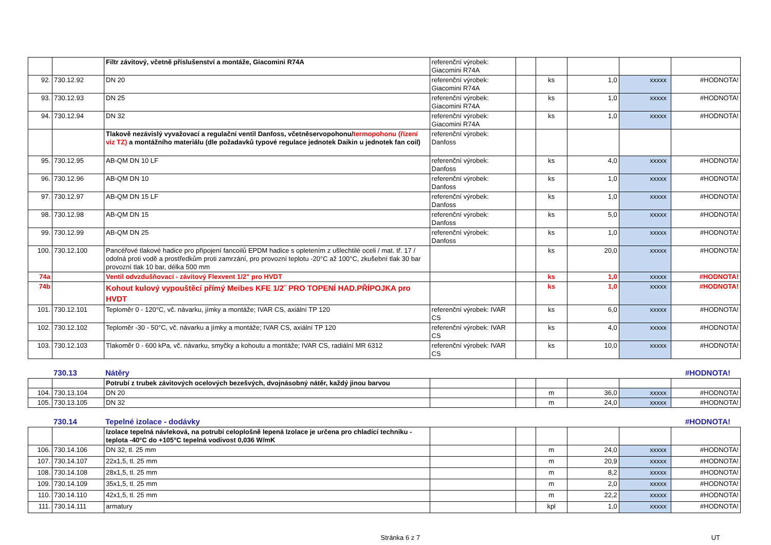| | | Filtr závitový, včetně příslušenství a montáže, Giacomini R74A | referenční výrobek: Giacomini R74A | | | | | |
| 92. | 730.12.92 | DN 20 | referenční výrobek: Giacomini R74A | | ks | 1,0 | xxxxx | #HODNOTA! |
| 93. | 730.12.93 | DN 25 | referenční výrobek: Giacomini R74A | | ks | 1,0 | xxxxx | #HODNOTA! |
| 94. | 730.12.94 | DN 32 | referenční výrobek: Giacomini R74A | | ks | 1,0 | xxxxx | #HODNOTA! |
| | | Tlakově nezávislý vyvažovací a regulační ventil Danfoss, včetněservopohonu/ termopohonu (řízení viz TZ) a montážního materiálu (dle požadavků typové regulace jednotek Daikin u jednotek fan coil) | referenční výrobek: Danfoss | | | | | |
| 95. | 730.12.95 | AB-QM DN 10 LF | referenční výrobek: Danfoss | | ks | 4,0 | xxxxx | #HODNOTA! |
| 96. | 730.12.96 | AB-QM DN 10 | referenční výrobek: Danfoss | | ks | 1,0 | xxxxx | #HODNOTA! |
| 97. | 730.12.97 | AB-QM DN 15 LF | referenční výrobek: Danfoss | | ks | 1,0 | xxxxx | #HODNOTA! |
| 98. | 730.12.98 | AB-QM DN 15 | referenční výrobek: Danfoss | | ks | 5,0 | xxxxx | #HODNOTA! |
| 99. | 730.12.99 | AB-QM DN 25 | referenční výrobek: Danfoss | | ks | 1,0 | xxxxx | #HODNOTA! |
| 100. | 730.12.100 | Pancéřové tlakové hadice pro připojení fancoilů EPDM hadice s opletením z ušlechtilé oceli / mat. tř. 17 / odolná proti vodě a prostředkům proti zamrzání, pro provozní teplotu -20°C až 100°C, zkušební tlak 30 bar provozní tlak 10 bar, délka 500 mm | | | ks | 20,0 | xxxxx | #HODNOTA! |
| 74a | | Ventil odvzdušňovací - závitový Flexvent 1/2" pro HVDT | | | ks | 1,0 | xxxxx | #HODNOTA! |
| 74b | | Kohout kulový vypouštěcí přímý Meibes KFE 1/2˝ PRO TOPENÍ HAD.PŘÍPOJKA pro HVDT | | | ks | 1,0 | xxxxx | #HODNOTA! |
| 101. | 730.12.101 | Teploměr 0 - 120°C, vč. návarku, jímky a montáže; IVAR CS, axiální TP 120 | referenční výrobek: IVAR CS | | ks | 6,0 | xxxxx | #HODNOTA! |
| 102. | 730.12.102 | Teploměr -30 - 50°C, vč. návarku a jímky a montáže; IVAR CS, axiální TP 120 | referenční výrobek: IVAR CS | | ks | 4,0 | xxxxx | #HODNOTA! |
| 103. | 730.12.103 | Tlakoměr 0 - 600 kPa, vč. návarku, smyčky a kohoutu a montáže; IVAR CS, radiální MR 6312 | referenční výrobek: IVAR CS | | ks | 10,0 | xxxxx | #HODNOTA! |
730.13 Nátěry #HODNOTA!
| | | Potrubí z trubek závitových ocelových bezešvých, dvojnásobný nátěr, každý jinou barvou | | | | | | |
| 104. | 730.13.104 | DN 20 | | | m | 36,0 | xxxxx | #HODNOTA! |
| 105. | 730.13.105 | DN 32 | | | m | 24,0 | xxxxx | #HODNOTA! |
730.14 Tepelné izolace - dodávky #HODNOTA!
| | | Izolace tepelná návleková, na potrubí celoplošně lepená Izolace je určena pro chladící techniku - teplota -40°C do +105°C tepelná vodivost 0,036 W/mK | | | | | | |
| 106. | 730.14.106 | DN 32, tl. 25 mm | | | m | 24,0 | xxxxx | #HODNOTA! |
| 107. | 730.14.107 | 22x1,5, tl. 25 mm | | | m | 20,9 | xxxxx | #HODNOTA! |
| 108. | 730.14.108 | 28x1,5, tl. 25 mm | | | m | 8,2 | xxxxx | #HODNOTA! |
| 109. | 730.14.109 | 35x1,5, tl. 25 mm | | | m | 2,0 | xxxxx | #HODNOTA! |
| 110. | 730.14.110 | 42x1,5, tl. 25 mm | | | m | 22,2 | xxxxx | #HODNOTA! |
| 111. | 730.14.111 | armatury | | | kpl | 1,0 | xxxxx | #HODNOTA! |
Stránka 6 z 7 UT